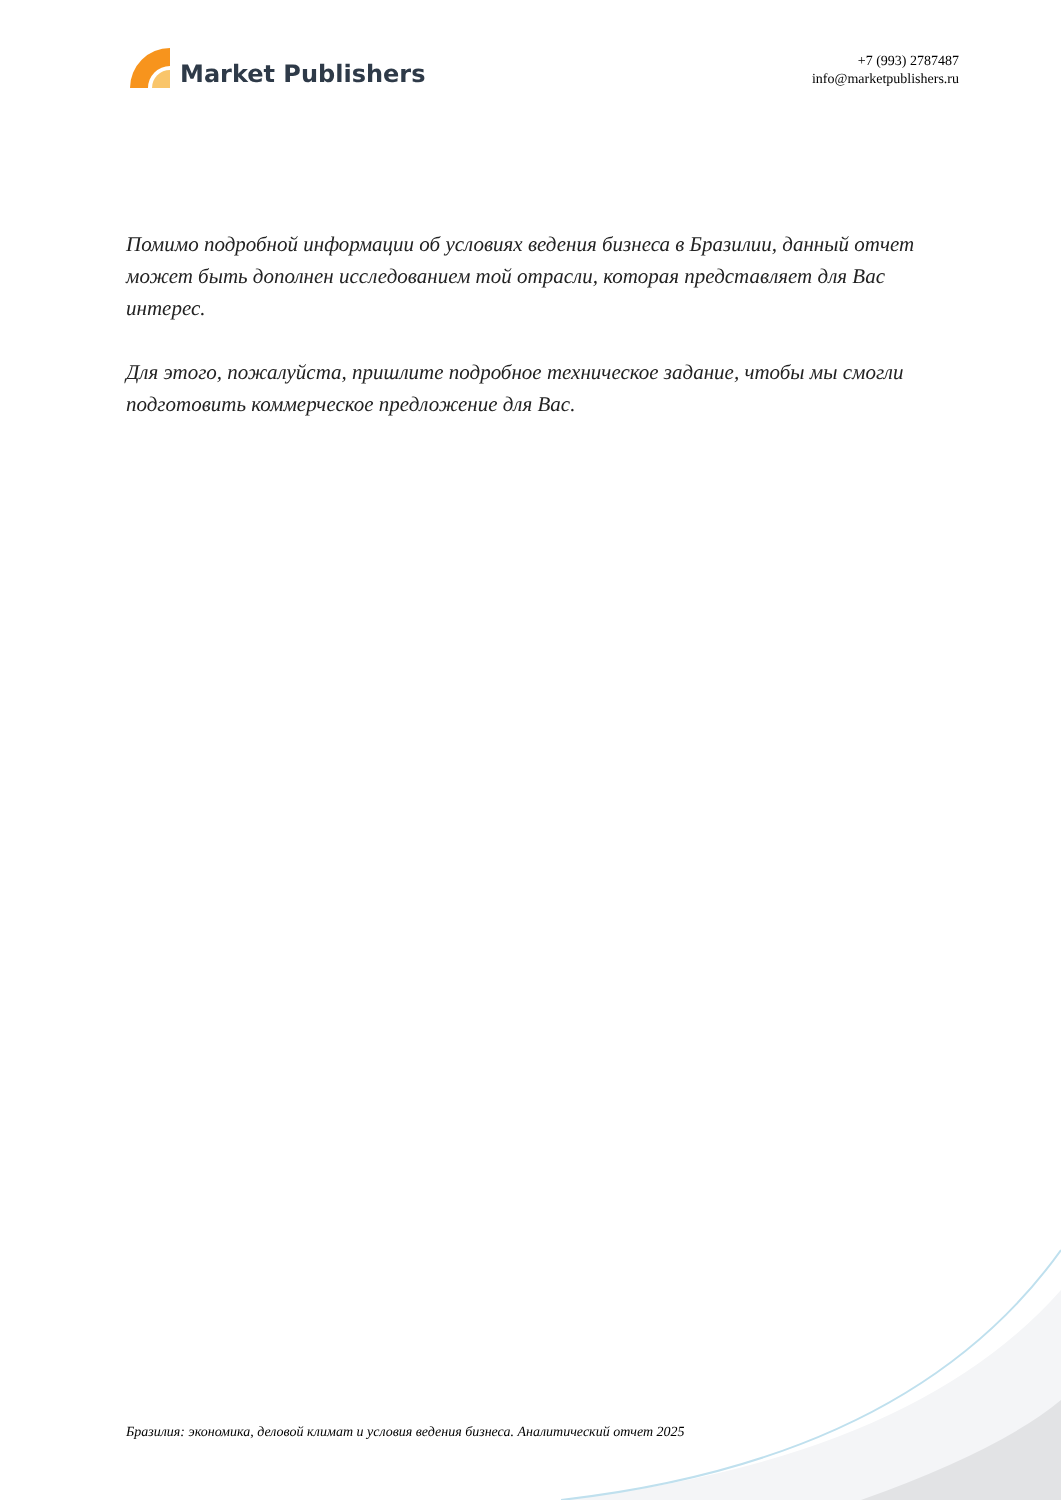Market Publishers
+7 (993) 2787487
info@marketpublishers.ru
Помимо подробной информации об условиях ведения бизнеса в Бразилии, данный отчет может быть дополнен исследованием той отрасли, которая представляет для Вас интерес.
Для этого, пожалуйста, пришлите подробное техническое задание, чтобы мы смогли подготовить коммерческое предложение для Вас.
Бразилия: экономика, деловой климат и условия ведения бизнеса. Аналитический отчет 2025